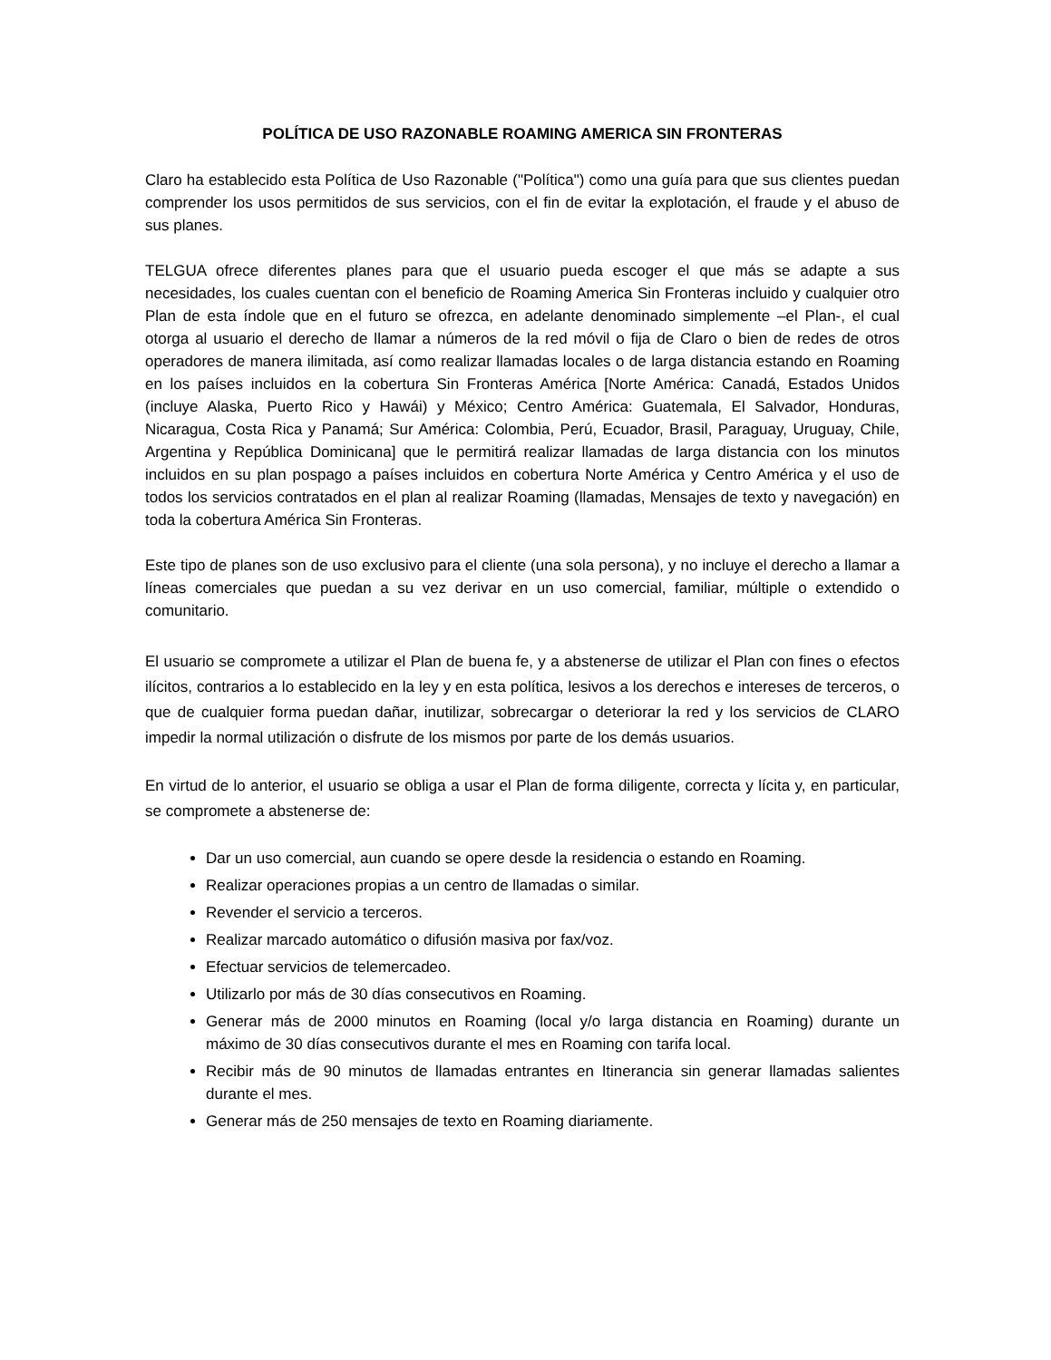POLÍTICA DE USO RAZONABLE ROAMING AMERICA SIN FRONTERAS
Claro ha establecido esta Política de Uso Razonable ("Política") como una guía para que sus clientes puedan comprender los usos permitidos de sus servicios, con el fin de evitar la explotación, el fraude y el abuso de sus planes.
TELGUA ofrece diferentes planes para que el usuario pueda escoger el que más se adapte a sus necesidades, los cuales cuentan con el beneficio de Roaming America Sin Fronteras incluido y cualquier otro Plan de esta índole que en el futuro se ofrezca, en adelante denominado simplemente –el Plan-, el cual otorga al usuario el derecho de llamar a números de la red móvil o fija de Claro o bien de redes de otros operadores de manera ilimitada, así como realizar llamadas locales o de larga distancia estando en Roaming en los países incluidos en la cobertura Sin Fronteras América [Norte América: Canadá, Estados Unidos (incluye Alaska, Puerto Rico y Hawái) y México; Centro América: Guatemala, El Salvador, Honduras, Nicaragua, Costa Rica y Panamá; Sur América: Colombia, Perú, Ecuador, Brasil, Paraguay, Uruguay, Chile, Argentina y República Dominicana] que le permitirá realizar llamadas de larga distancia con los minutos incluidos en su plan pospago a países incluidos en cobertura Norte América y Centro América y el uso de todos los servicios contratados en el plan al realizar Roaming (llamadas, Mensajes de texto y navegación) en toda la cobertura América Sin Fronteras.
Este tipo de planes son de uso exclusivo para el cliente (una sola persona), y no incluye el derecho a llamar a líneas comerciales que puedan a su vez derivar en un uso comercial, familiar, múltiple o extendido o comunitario.
El usuario se compromete a utilizar el Plan de buena fe, y a abstenerse de utilizar el Plan con fines o efectos ilícitos, contrarios a lo establecido en la ley y en esta política, lesivos a los derechos e intereses de terceros, o que de cualquier forma puedan dañar, inutilizar, sobrecargar o deteriorar la red y los servicios de CLARO impedir la normal utilización o disfrute de los mismos por parte de los demás usuarios.
En virtud de lo anterior, el usuario se obliga a usar el Plan de forma diligente, correcta y lícita y, en particular, se compromete a abstenerse de:
Dar un uso comercial, aun cuando se opere desde la residencia o estando en Roaming.
Realizar operaciones propias a un centro de llamadas o similar.
Revender el servicio a terceros.
Realizar marcado automático o difusión masiva por fax/voz.
Efectuar servicios de telemercadeo.
Utilizarlo por más de 30 días consecutivos en Roaming.
Generar más de 2000 minutos en Roaming (local y/o larga distancia en Roaming) durante un máximo de 30 días consecutivos durante el mes en Roaming con tarifa local.
Recibir más de 90 minutos de llamadas entrantes en Itinerancia sin generar llamadas salientes durante el mes.
Generar más de 250 mensajes de texto en Roaming diariamente.